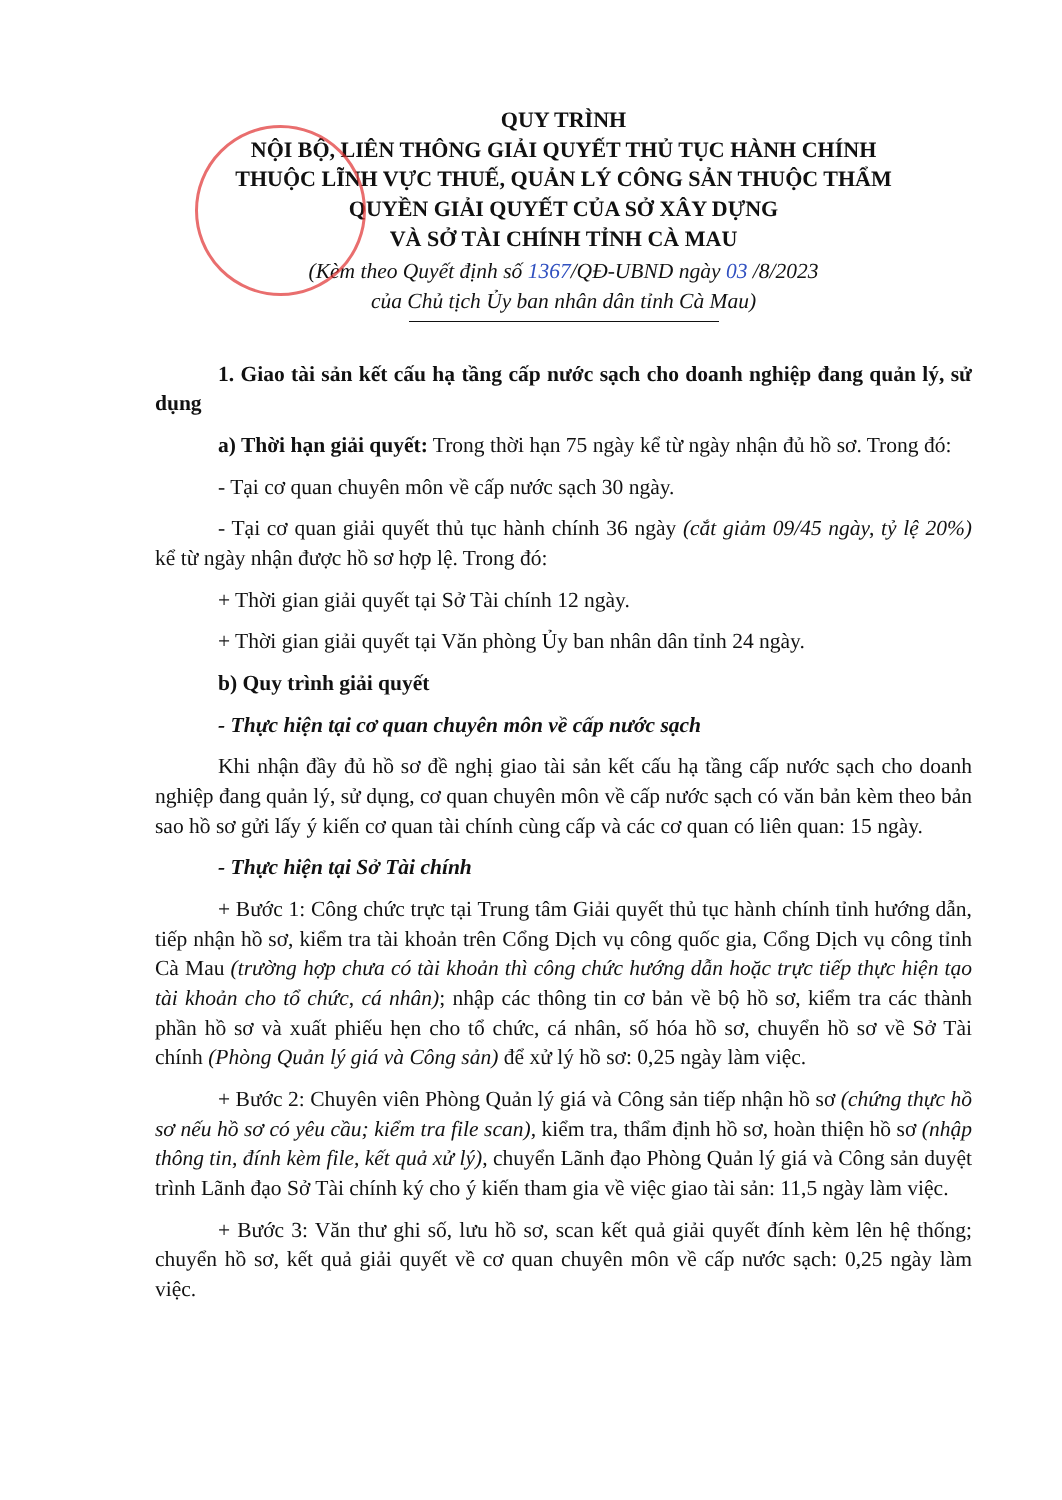QUY TRÌNH
NỘI BỘ, LIÊN THÔNG GIẢI QUYẾT THỦ TỤC HÀNH CHÍNH
THUỘC LĨNH VỰC THUẾ, QUẢN LÝ CÔNG SẢN THUỘC THẨM
QUYỀN GIẢI QUYẾT CỦA SỞ XÂY DỰNG
VÀ SỞ TÀI CHÍNH TỈNH CÀ MAU
(Kèm theo Quyết định số 1367/QĐ-UBND ngày 03 /8/2023
của Chủ tịch Ủy ban nhân dân tỉnh Cà Mau)
1. Giao tài sản kết cấu hạ tầng cấp nước sạch cho doanh nghiệp đang quản lý, sử dụng
a) Thời hạn giải quyết: Trong thời hạn 75 ngày kể từ ngày nhận đủ hồ sơ. Trong đó:
- Tại cơ quan chuyên môn về cấp nước sạch 30 ngày.
- Tại cơ quan giải quyết thủ tục hành chính 36 ngày (cắt giảm 09/45 ngày, tỷ lệ 20%) kể từ ngày nhận được hồ sơ hợp lệ. Trong đó:
+ Thời gian giải quyết tại Sở Tài chính 12 ngày.
+ Thời gian giải quyết tại Văn phòng Ủy ban nhân dân tỉnh 24 ngày.
b) Quy trình giải quyết
- Thực hiện tại cơ quan chuyên môn về cấp nước sạch
Khi nhận đầy đủ hồ sơ đề nghị giao tài sản kết cấu hạ tầng cấp nước sạch cho doanh nghiệp đang quản lý, sử dụng, cơ quan chuyên môn về cấp nước sạch có văn bản kèm theo bản sao hồ sơ gửi lấy ý kiến cơ quan tài chính cùng cấp và các cơ quan có liên quan: 15 ngày.
- Thực hiện tại Sở Tài chính
+ Bước 1: Công chức trực tại Trung tâm Giải quyết thủ tục hành chính tỉnh hướng dẫn, tiếp nhận hồ sơ, kiểm tra tài khoản trên Cổng Dịch vụ công quốc gia, Cổng Dịch vụ công tỉnh Cà Mau (trường hợp chưa có tài khoản thì công chức hướng dẫn hoặc trực tiếp thực hiện tạo tài khoản cho tổ chức, cá nhân); nhập các thông tin cơ bản về bộ hồ sơ, kiểm tra các thành phần hồ sơ và xuất phiếu hẹn cho tổ chức, cá nhân, số hóa hồ sơ, chuyển hồ sơ về Sở Tài chính (Phòng Quản lý giá và Công sản) để xử lý hồ sơ: 0,25 ngày làm việc.
+ Bước 2: Chuyên viên Phòng Quản lý giá và Công sản tiếp nhận hồ sơ (chứng thực hồ sơ nếu hồ sơ có yêu cầu; kiểm tra file scan), kiểm tra, thẩm định hồ sơ, hoàn thiện hồ sơ (nhập thông tin, đính kèm file, kết quả xử lý), chuyển Lãnh đạo Phòng Quản lý giá và Công sản duyệt trình Lãnh đạo Sở Tài chính ký cho ý kiến tham gia về việc giao tài sản: 11,5 ngày làm việc.
+ Bước 3: Văn thư ghi số, lưu hồ sơ, scan kết quả giải quyết đính kèm lên hệ thống; chuyển hồ sơ, kết quả giải quyết về cơ quan chuyên môn về cấp nước sạch: 0,25 ngày làm việc.